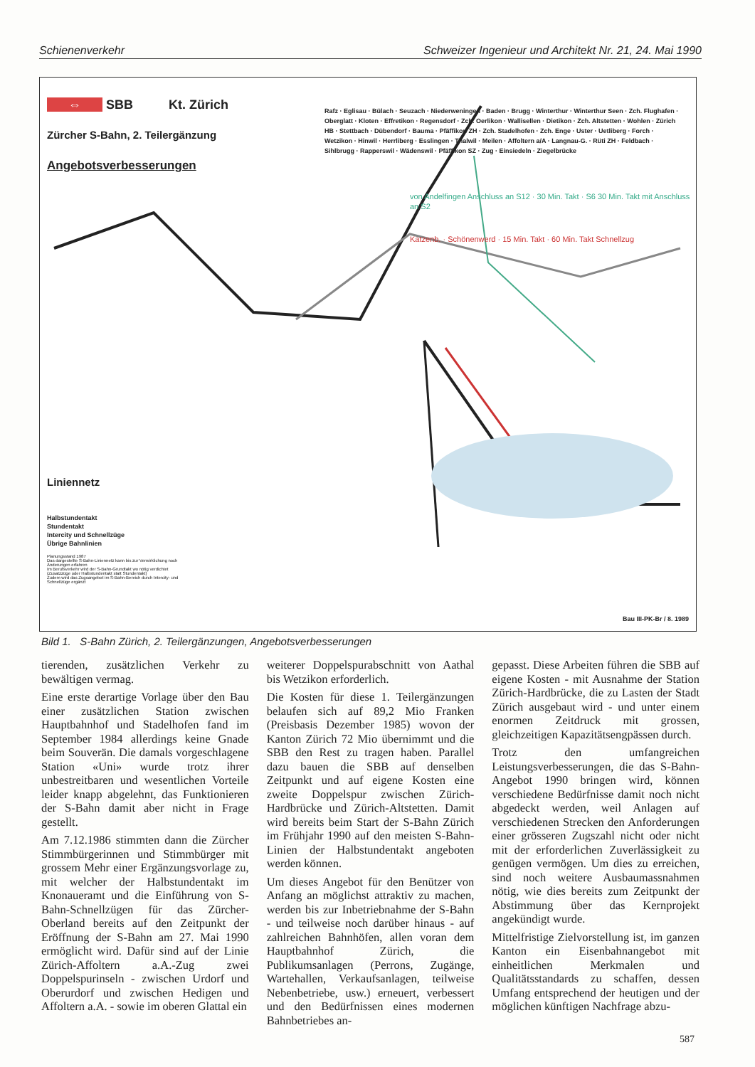Schienenverkehr Schweizer Ingenieur und Architekt Nr. 21, 24. Mai 1990
⇔ SBB Kt. Zürich
Zürcher S-Bahn, 2. Teilergänzung
Angebotsverbesserungen
Liniennetz
Halbstundentakt
Stundentakt
Intercity und Schnellzüge
Übrige Bahnlinien
Planungsstand 1987
Das dargestellte S-Bahn-Liniennetz kann bis zur Verwirklichung noch Änderungen erfahren
Im Berufsverkehr wird der S-Bahn-Grundtakt wo nötig verdichtet (Zusatzzüge oder Halbstundentakt statt Stundentakt)
Zudem wird das Zugsangebot im S-Bahn-Bereich durch Intercity- und Schnellzüge ergänzt
Rafz · Eglisau · Bülach · Seuzach · Niederweningen · Baden · Brugg · Winterthur · Winterthur Seen · Zch. Flughafen · Oberglatt · Kloten · Effretikon · Regensdorf · Zch. Oerlikon · Wallisellen · Dietikon · Zch. Altstetten · Wohlen · Zürich HB · Stettbach · Dübendorf · Bauma · Pfäffikon ZH · Zch. Stadelhofen · Zch. Enge · Uster · Uetliberg · Forch · Wetzikon · Hinwil · Herrliberg · Esslingen · Thalwil · Meilen · Affoltern a/A · Langnau-G. · Rüti ZH · Feldbach · Sihlbrugg · Rapperswil · Wädenswil · Pfäffikon SZ · Zug · Einsiedeln · Ziegelbrücke
von Andelfingen Anschluss an S12 · 30 Min. Takt · S6 30 Min. Takt mit Anschluss an S2
Katzenb. · Schönenwerd · 15 Min. Takt · 60 Min. Takt Schnellzug
Bau III-PK-Br / 8. 1989
Bild 1. S-Bahn Zürich, 2. Teilergänzungen, Angebotsverbesserungen
tierenden, zusätzlichen Verkehr zu bewältigen vermag.
Eine erste derartige Vorlage über den Bau einer zusätzlichen Station zwischen Hauptbahnhof und Stadelhofen fand im September 1984 allerdings keine Gnade beim Souverän. Die damals vorgeschlagene Station «Uni» wurde trotz ihrer unbestreitbaren und wesentlichen Vorteile leider knapp abgelehnt, das Funktionieren der S-Bahn damit aber nicht in Frage gestellt.
Am 7.12.1986 stimmten dann die Zürcher Stimmbürgerinnen und Stimmbürger mit grossem Mehr einer Ergänzungsvorlage zu, mit welcher der Halbstundentakt im Knonaueramt und die Einführung von S-Bahn-Schnellzügen für das Zürcher-Oberland bereits auf den Zeitpunkt der Eröffnung der S-Bahn am 27. Mai 1990 ermöglicht wird. Dafür sind auf der Linie Zürich-Affoltern a.A.-Zug zwei Doppelspurinseln - zwischen Urdorf und Oberurdorf und zwischen Hedigen und Affoltern a.A. - sowie im oberen Glattal ein
weiterer Doppelspurabschnitt von Aathal bis Wetzikon erforderlich.
Die Kosten für diese 1. Teilergänzungen belaufen sich auf 89,2 Mio Franken (Preisbasis Dezember 1985) wovon der Kanton Zürich 72 Mio übernimmt und die SBB den Rest zu tragen haben. Parallel dazu bauen die SBB auf denselben Zeitpunkt und auf eigene Kosten eine zweite Doppelspur zwischen Zürich-Hardbrücke und Zürich-Altstetten. Damit wird bereits beim Start der S-Bahn Zürich im Frühjahr 1990 auf den meisten S-Bahn-Linien der Halbstundentakt angeboten werden können.
Um dieses Angebot für den Benützer von Anfang an möglichst attraktiv zu machen, werden bis zur Inbetriebnahme der S-Bahn - und teilweise noch darüber hinaus - auf zahlreichen Bahnhöfen, allen voran dem Hauptbahnhof Zürich, die Publikumsanlagen (Perrons, Zugänge, Wartehallen, Verkaufsanlagen, teilweise Nebenbetriebe, usw.) erneuert, verbessert und den Bedürfnissen eines modernen Bahnbetriebes an-
gepasst. Diese Arbeiten führen die SBB auf eigene Kosten - mit Ausnahme der Station Zürich-Hardbrücke, die zu Lasten der Stadt Zürich ausgebaut wird - und unter einem enormen Zeitdruck mit grossen, gleichzeitigen Kapazitätsengpässen durch.
Trotz den umfangreichen Leistungsverbesserungen, die das S-Bahn-Angebot 1990 bringen wird, können verschiedene Bedürfnisse damit noch nicht abgedeckt werden, weil Anlagen auf verschiedenen Strecken den Anforderungen einer grösseren Zugszahl nicht oder nicht mit der erforderlichen Zuverlässigkeit zu genügen vermögen. Um dies zu erreichen, sind noch weitere Ausbaumassnahmen nötig, wie dies bereits zum Zeitpunkt der Abstimmung über das Kernprojekt angekündigt wurde.
Mittelfristige Zielvorstellung ist, im ganzen Kanton ein Eisenbahnangebot mit einheitlichen Merkmalen und Qualitätsstandards zu schaffen, dessen Umfang entsprechend der heutigen und der möglichen künftigen Nachfrage abzu-
587